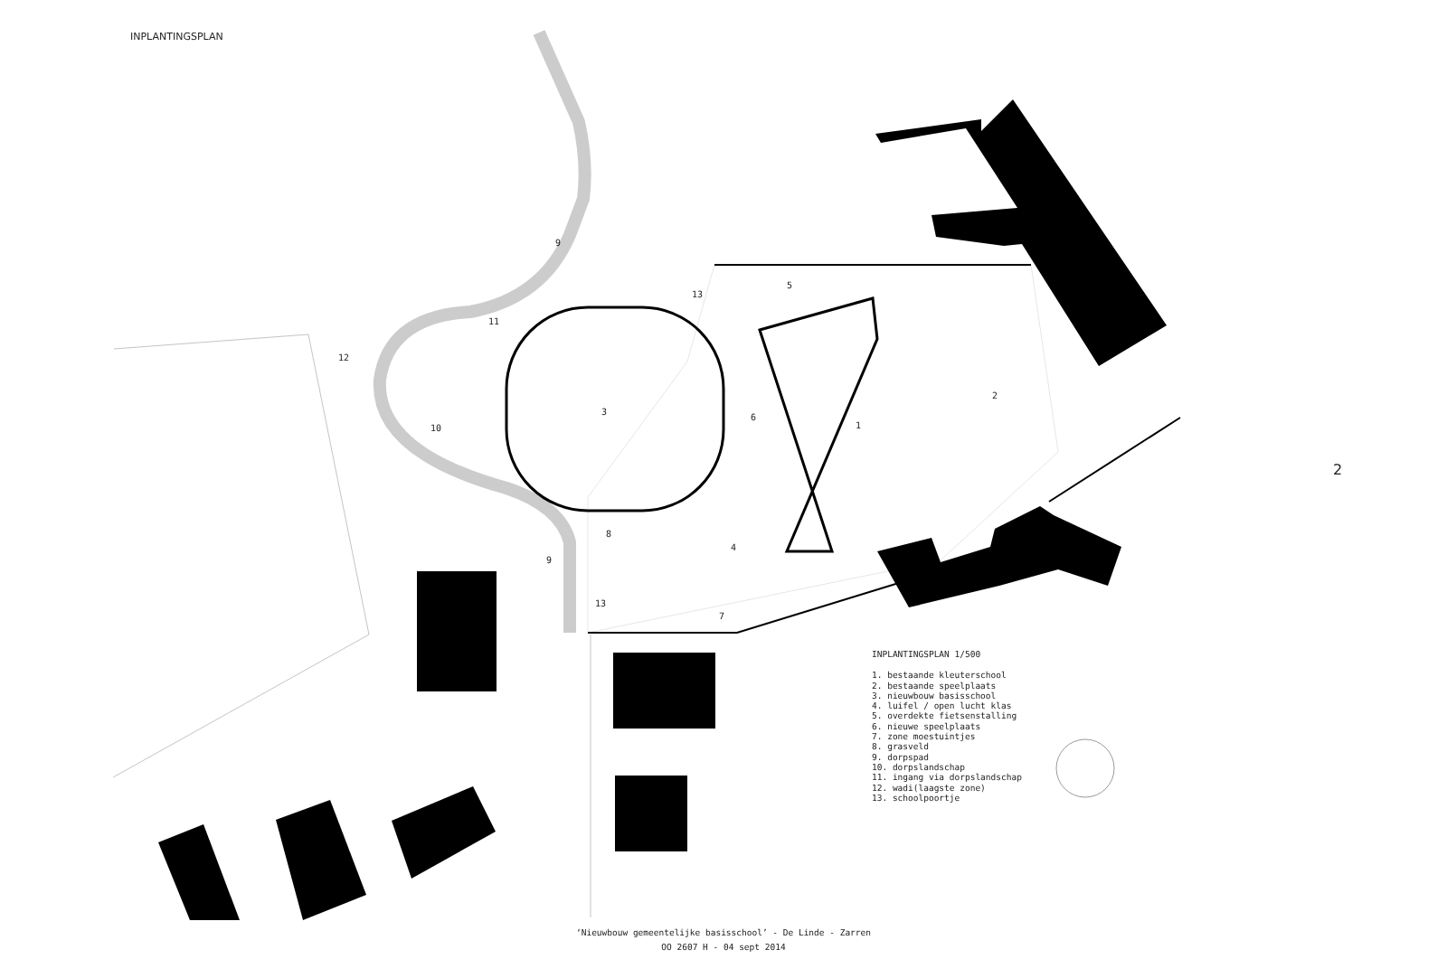INPLANTINGSPLAN
9
5
13
11
12
2
3
6
1
10
8
4
9
13
7
2
INPLANTINGSPLAN 1/500
1. bestaande kleuterschool
2. bestaande speelplaats
3. nieuwbouw basisschool
4. luifel / open lucht klas
5. overdekte fietsenstalling
6. nieuwe speelplaats
7. zone moestuintjes
8. grasveld
9. dorpspad
10. dorpslandschap
11. ingang via dorpslandschap
12. wadi(laagste zone)
13. schoolpoortje
‘Nieuwbouw gemeentelijke basisschool’ - De Linde - Zarren
OO 2607 H - 04 sept 2014